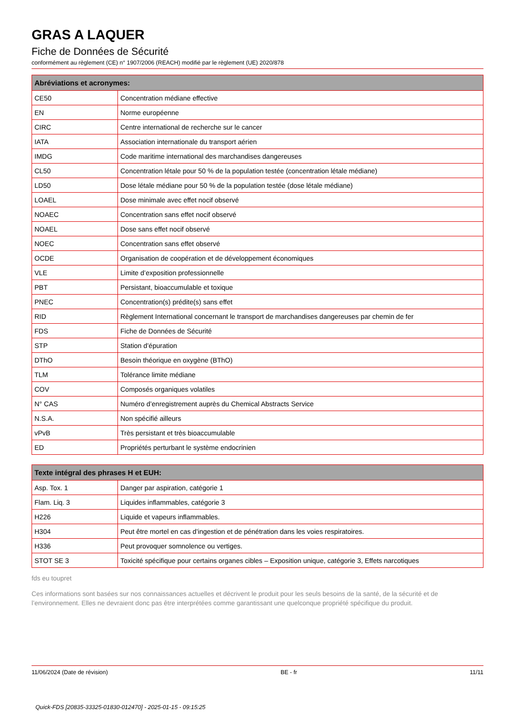GRAS A LAQUER
Fiche de Données de Sécurité
conformément au règlement (CE) n° 1907/2006 (REACH) modifié par le règlement (UE) 2020/878
| Abréviations et acronymes: | |
| --- | --- |
| CE50 | Concentration médiane effective |
| EN | Norme européenne |
| CIRC | Centre international de recherche sur le cancer |
| IATA | Association internationale du transport aérien |
| IMDG | Code maritime international des marchandises dangereuses |
| CL50 | Concentration létale pour 50 % de la population testée (concentration létale médiane) |
| LD50 | Dose létale médiane pour 50 % de la population testée (dose létale médiane) |
| LOAEL | Dose minimale avec effet nocif observé |
| NOAEC | Concentration sans effet nocif observé |
| NOAEL | Dose sans effet nocif observé |
| NOEC | Concentration sans effet observé |
| OCDE | Organisation de coopération et de développement économiques |
| VLE | Limite d’exposition professionnelle |
| PBT | Persistant, bioaccumulable et toxique |
| PNEC | Concentration(s) prédite(s) sans effet |
| RID | Règlement International concernant le transport de marchandises dangereuses par chemin de fer |
| FDS | Fiche de Données de Sécurité |
| STP | Station d’épuration |
| DThO | Besoin théorique en oxygène (BThO) |
| TLM | Tolérance limite médiane |
| COV | Composés organiques volatiles |
| N° CAS | Numéro d’enregistrement auprès du Chemical Abstracts Service |
| N.S.A. | Non spécifié ailleurs |
| vPvB | Très persistant et très bioaccumulable |
| ED | Propriétés perturbant le système endocrinien |
| Texte intégral des phrases H et EUH: | |
| --- | --- |
| Asp. Tox. 1 | Danger par aspiration, catégorie 1 |
| Flam. Liq. 3 | Liquides inflammables, catégorie 3 |
| H226 | Liquide et vapeurs inflammables. |
| H304 | Peut être mortel en cas d’ingestion et de pénétration dans les voies respiratoires. |
| H336 | Peut provoquer somnolence ou vertiges. |
| STOT SE 3 | Toxicité spécifique pour certains organes cibles – Exposition unique, catégorie 3, Effets narcotiques |
fds eu toupret
Ces informations sont basées sur nos connaissances actuelles et décrivent le produit pour les seuls besoins de la santé, de la sécurité et de l’environnement. Elles ne devraient donc pas être interprétées comme garantissant une quelconque propriété spécifique du produit.
11/06/2024 (Date de révision) BE - fr 11/11
Quick-FDS [20835-33325-01830-012470] - 2025-01-15 - 09:15:25